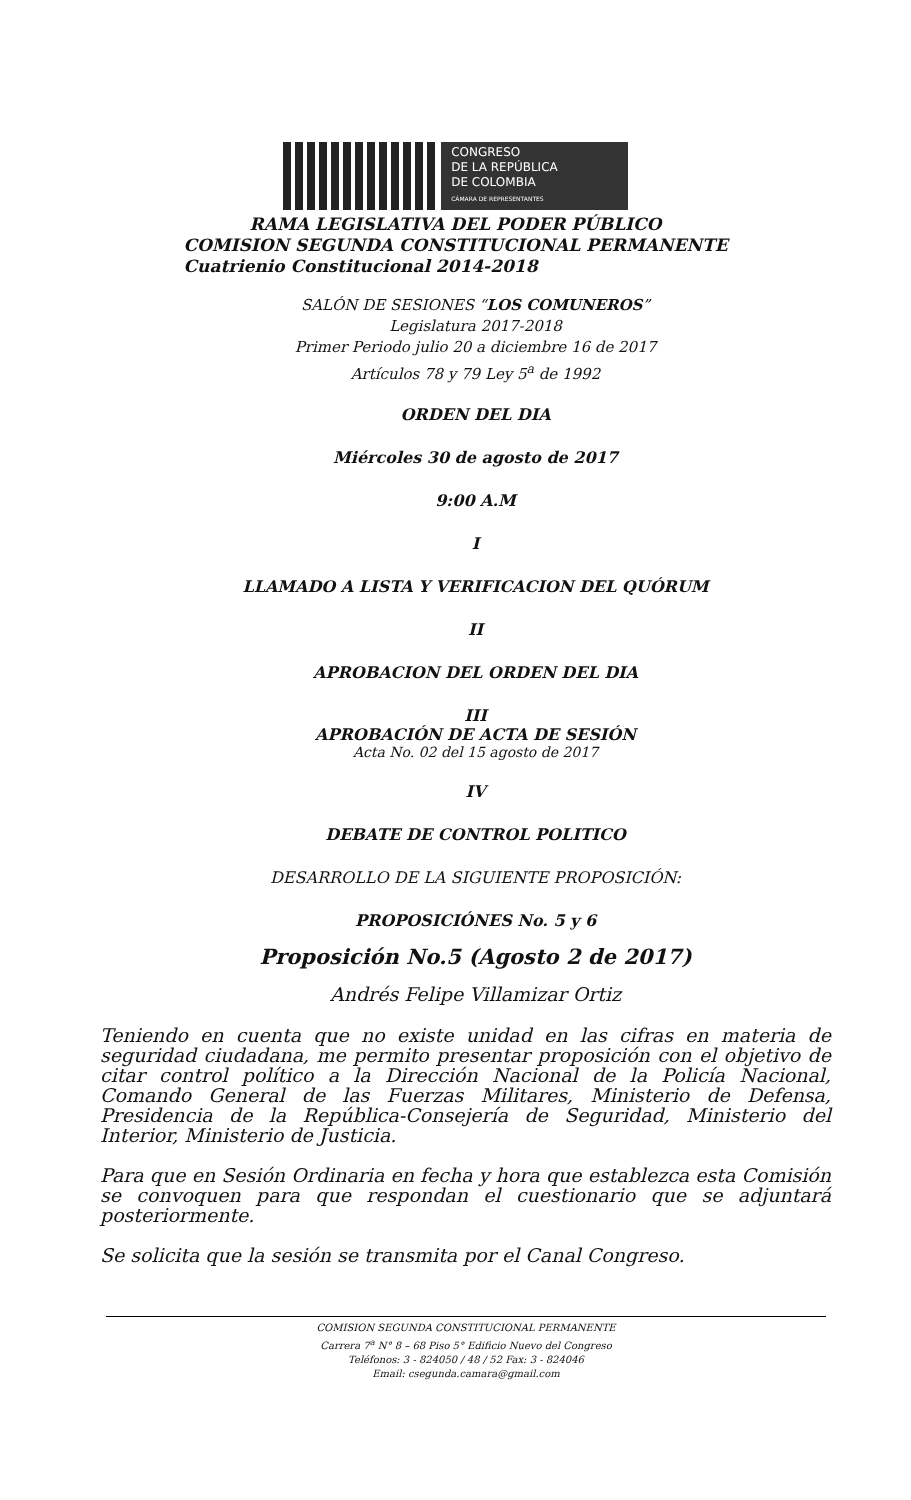CONGRESO
DE LA REPÚBLICA
DE COLOMBIA
CÁMARA DE REPRESENTANTES
RAMA LEGISLATIVA DEL PODER PÚBLICO
COMISION SEGUNDA CONSTITUCIONAL PERMANENTE
Cuatrienio Constitucional 2014-2018
SALÓN DE SESIONES “LOS COMUNEROS”
Legislatura 2017-2018
Primer Periodo julio 20 a diciembre 16 de 2017
Artículos 78 y 79 Ley 5<sup>a</sup> de 1992
ORDEN DEL DIA
Miércoles 30 de agosto de 2017
9:00 A.M
I
LLAMADO A LISTA Y VERIFICACION DEL QUÓRUM
II
APROBACION DEL ORDEN DEL DIA
III
APROBACIÓN DE ACTA DE SESIÓN
Acta No. 02 del 15 agosto de 2017
IV
DEBATE DE CONTROL POLITICO
DESARROLLO DE LA SIGUIENTE PROPOSICIÓN:
PROPOSICIÓNES No. 5 y 6
Proposición No.5 (Agosto 2 de 2017)
Andrés Felipe Villamizar Ortiz
Teniendo en cuenta que no existe unidad en las cifras en materia de seguridad ciudadana, me permito presentar proposición con el objetivo de citar control político a la Dirección Nacional de la Policía Nacional, Comando General de las Fuerzas Militares, Ministerio de Defensa, Presidencia de la República-Consejería de Seguridad, Ministerio del Interior, Ministerio de Justicia.
Para que en Sesión Ordinaria en fecha y hora que establezca esta Comisión se convoquen para que respondan el cuestionario que se adjuntará posteriormente.
Se solicita que la sesión se transmita por el Canal Congreso.
COMISION SEGUNDA CONSTITUCIONAL PERMANENTE
Carrera 7<sup>a</sup> N° 8 – 68 Piso 5° Edificio Nuevo del Congreso
Teléfonos: 3 - 824050 / 48 / 52 Fax: 3 - 824046
Email: csegunda.camara@gmail.com